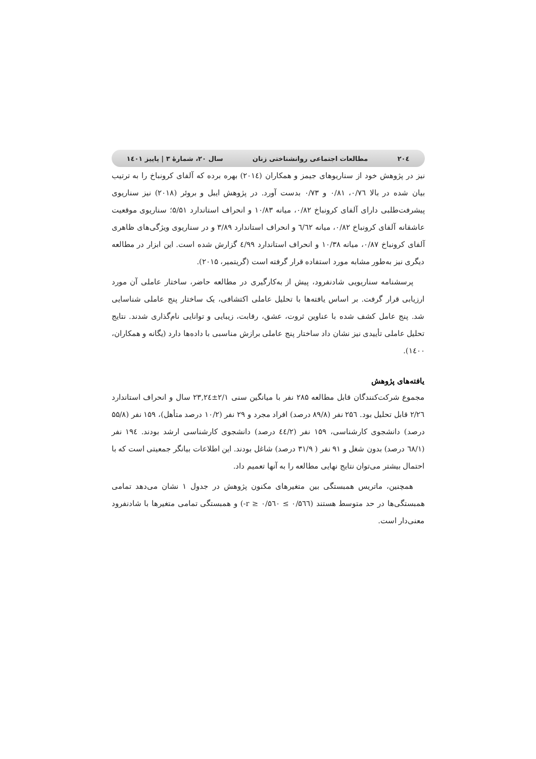۲۰٤ مطالعات اجتماعی روانشناختی زنان سال ۲۰، شمارۀ ۳ | پاییز ۱٤۰۱
نیز در پژوهش خود از سناریوهای جیمز و همکاران (۲۰۱٤) بهره برده که آلفای کرونباخ را به ترتیب بیان شده در بالا ۰/۷٦، ۰/۸۱ و ۰/۷۳ بدست آورد. در پژوهش ایبل و بروئر (۲۰۱۸) نیز سناریوی پیشرفت‌طلبی دارای آلفای کرونباخ ۰/۸۲، میانه ۱۰/۸۳ و انحراف استاندارد ۵/۵۱؛ سناریوی موقعیت عاشقانه آلفای کرونباخ ۰/۸۲، میانه ٦/٦۲ و انحراف استاندارد ۳/۸۹ و در سناریوی ویژگی‌های ظاهری آلفای کرونباخ ۰/۸۷، میانه ۱۰/۳۸ و انحراف استاندارد ٤/۹۹ گزارش شده است. این ابزار در مطالعه دیگری نیز به‌طور مشابه مورد استفاده قرار گرفته است (گریتمیر، ۲۰۱۵).
پرسشنامه سناریویی شادنفرود، پیش از به‌کارگیری در مطالعه حاضر، ساختار عاملی آن مورد ارزیابی قرار گرفت. بر اساس یافته‌ها با تحلیل عاملی اکتشافی، یک ساختار پنج عاملی شناسایی شد. پنج عامل کشف شده با عناوین ثروت، عشق، رقابت، زیبایی و توانایی نام‌گذاری شدند. نتایج تحلیل عاملی تأییدی نیز نشان داد ساختار پنج عاملی برازش مناسبی با داده‌ها دارد (یگانه و همکاران، ۱٤۰۰).
یافته‌های پژوهش
مجموع شرکت‌کنندگان قابل مطالعه ۲۸۵ نفر با میانگین سنی ۲/۱±۲۳,۲٤ سال و انحراف استاندارد ۲/۲٦ قابل تحلیل بود. ۲۵٦ نفر (۸۹/۸ درصد) افراد مجرد و ۲۹ نفر (۱۰/۲ درصد متأهل)، ۱۵۹ نفر (۵۵/۸ درصد) دانشجوی کارشناسی، ۱۵۹ نفر (٤٤/۲ درصد) دانشجوی کارشناسی ارشد بودند. ۱۹٤ نفر (٦۸/۱ درصد) بدون شغل و ۹۱ نفر ( ۳۱/۹ درصد) شاغل بودند. این اطلاعات بیانگر جمعیتی است که با احتمال بیشتر می‌توان نتایج نهایی مطالعه را به آنها تعمیم داد.
همچنین، ماتریس همبستگی بین متغیرهای مکنون پژوهش در جدول ۱ نشان می‌دهد تمامی همبستگی‌ها در حد متوسط هستند (۰/۵٦٦ ≥ r ≥ ۰/۵٦۰-) و همبستگی تمامی متغیرها با شادنفرود معنی‌دار است.